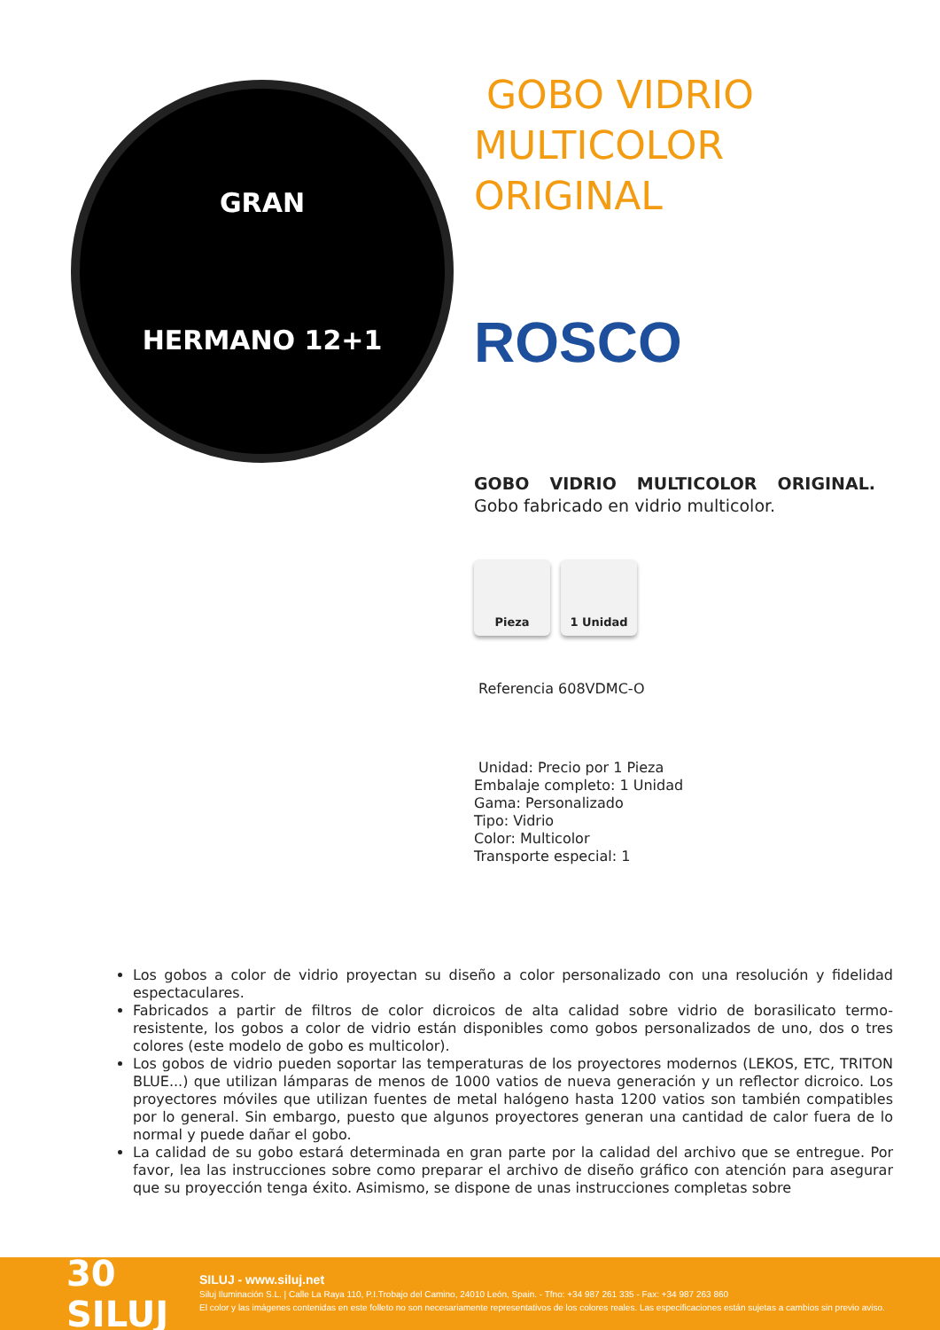GRAN
HERMANO 12+1
GOBO VIDRIO MULTICOLOR ORIGINAL
ROSCO
GOBO VIDRIO MULTICOLOR ORIGINAL. Gobo fabricado en vidrio multicolor.
Pieza 1 Unidad
Referencia 608VDMC-O
Unidad: Precio por 1 Pieza
Embalaje completo: 1 Unidad
Gama: Personalizado
Tipo: Vidrio
Color: Multicolor
Transporte especial: 1
Los gobos a color de vidrio proyectan su diseño a color personalizado con una resolución y fidelidad espectaculares.
Fabricados a partir de filtros de color dicroicos de alta calidad sobre vidrio de borasilicato termo-resistente, los gobos a color de vidrio están disponibles como gobos personalizados de uno, dos o tres colores (este modelo de gobo es multicolor).
Los gobos de vidrio pueden soportar las temperaturas de los proyectores modernos (LEKOS, ETC, TRITON BLUE...) que utilizan lámparas de menos de 1000 vatios de nueva generación y un reflector dicroico. Los proyectores móviles que utilizan fuentes de metal halógeno hasta 1200 vatios son también compatibles por lo general. Sin embargo, puesto que algunos proyectores generan una cantidad de calor fuera de lo normal y puede dañar el gobo.
La calidad de su gobo estará determinada en gran parte por la calidad del archivo que se entregue. Por favor, lea las instrucciones sobre como preparar el archivo de diseño gráfico con atención para asegurar que su proyección tenga éxito. Asimismo, se dispone de unas instrucciones completas sobre
30 SILUJ
SILUJ - www.siluj.net
Siluj Iluminación S.L. | Calle La Raya 110, P.I.Trobajo del Camino, 24010 León, Spain. - Tfno: +34 987 261 335 - Fax: +34 987 263 860
El color y las imágenes contenidas en este folleto no son necesariamente representativos de los colores reales. Las especificaciones están sujetas a cambios sin previo aviso.